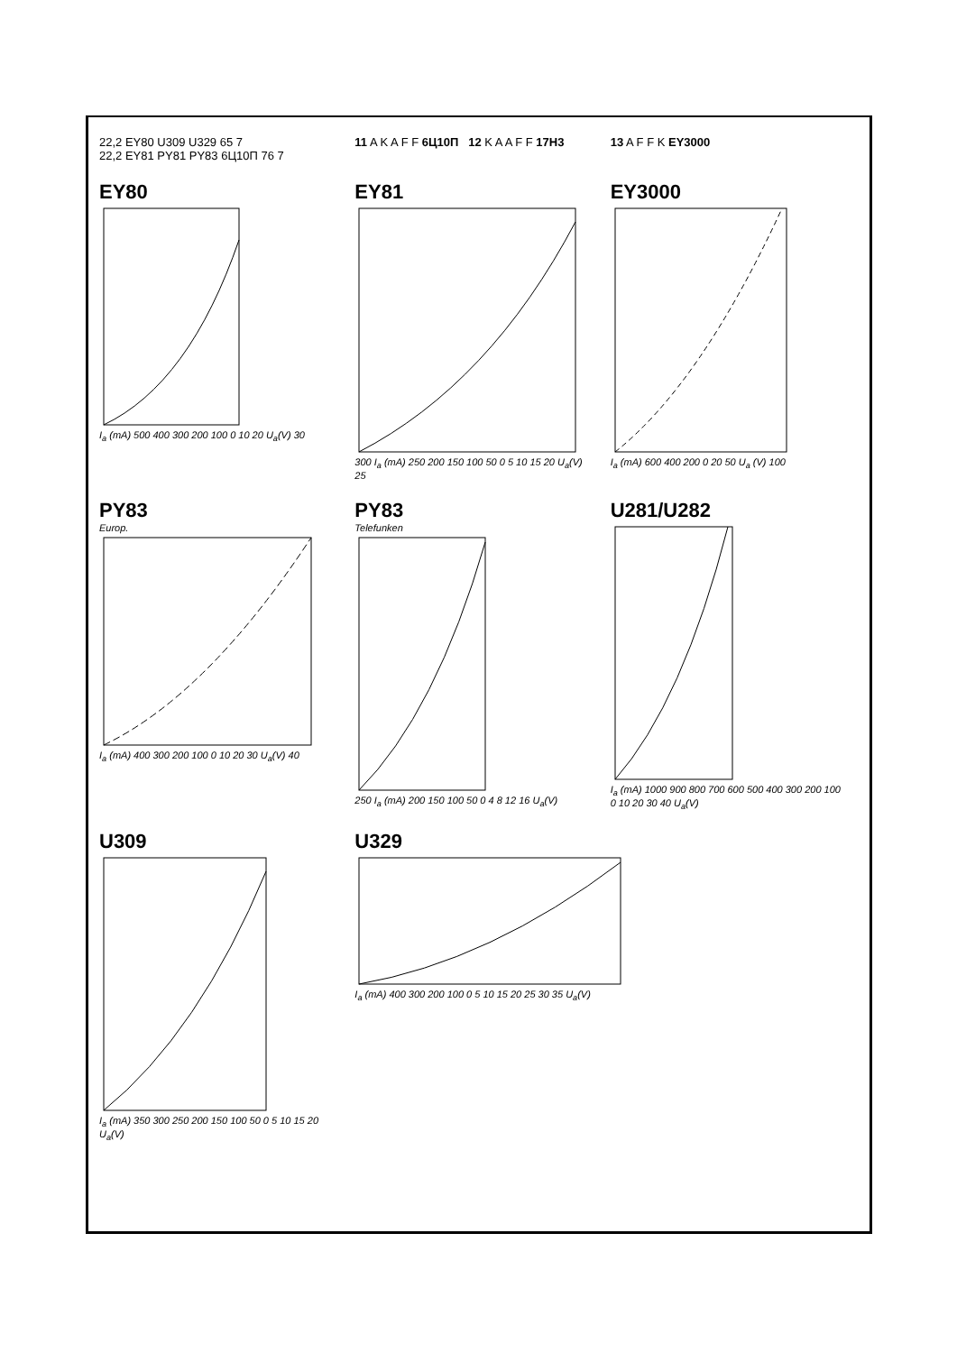22,2 EY80 U309 U329 65 7
22,2 EY81 PY81 PY83 6Ц10П 76 7
11 A K A F F 6Ц10П 12 K A A F F 17H3
13 A F F K EY3000
EY80
I<sub>a</sub> (mA) 500 400 300 200 100 0 10 20 U<sub>a</sub>(V) 30
EY81
300 I<sub>a</sub> (mA) 250 200 150 100 50 0 5 10 15 20 U<sub>a</sub>(V) 25
EY3000
I<sub>a</sub> (mA) 600 400 200 0 20 50 U<sub>a</sub> (V) 100
PY83
Europ.
I<sub>a</sub> (mA) 400 300 200 100 0 10 20 30 U<sub>a</sub>(V) 40
PY83
Telefunken
250 I<sub>a</sub> (mA) 200 150 100 50 0 4 8 12 16 U<sub>a</sub>(V)
U281/U282
I<sub>a</sub> (mA) 1000 900 800 700 600 500 400 300 200 100 0 10 20 30 40 U<sub>a</sub>(V)
U309
I<sub>a</sub> (mA) 350 300 250 200 150 100 50 0 5 10 15 20 U<sub>a</sub>(V)
U329
I<sub>a</sub> (mA) 400 300 200 100 0 5 10 15 20 25 30 35 U<sub>a</sub>(V)